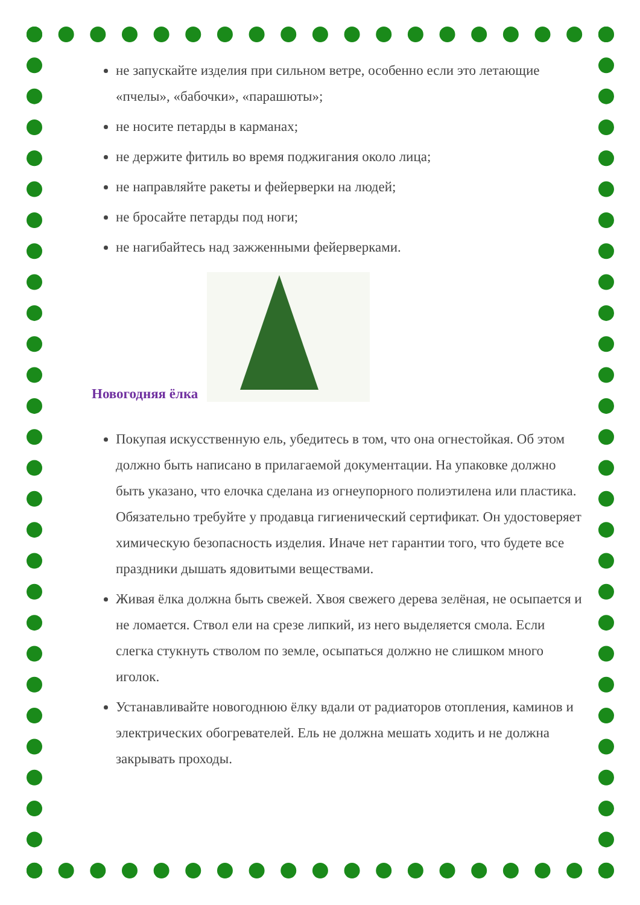не запускайте изделия при сильном ветре, особенно если это летающие «пчелы», «бабочки», «парашюты»;
не носите петарды в карманах;
не держите фитиль во время поджигания около лица;
не направляйте ракеты и фейерверки на людей;
не бросайте петарды под ноги;
не нагибайтесь над зажженными фейерверками.
Новогодняя ёлка
Покупая искусственную ель, убедитесь в том, что она огнестойкая. Об этом должно быть написано в прилагаемой документации. На упаковке должно быть указано, что елочка сделана из огнеупорного полиэтилена или пластика. Обязательно требуйте у продавца гигиенический сертификат. Он удостоверяет химическую безопасность изделия. Иначе нет гарантии того, что будете все праздники дышать ядовитыми веществами.
Живая ёлка должна быть свежей. Хвоя свежего дерева зелёная, не осыпается и не ломается. Ствол ели на срезе липкий, из него выделяется смола. Если слегка стукнуть стволом по земле, осыпаться должно не слишком много иголок.
Устанавливайте новогоднюю ёлку вдали от радиаторов отопления, каминов и электрических обогревателей. Ель не должна мешать ходить и не должна закрывать проходы.